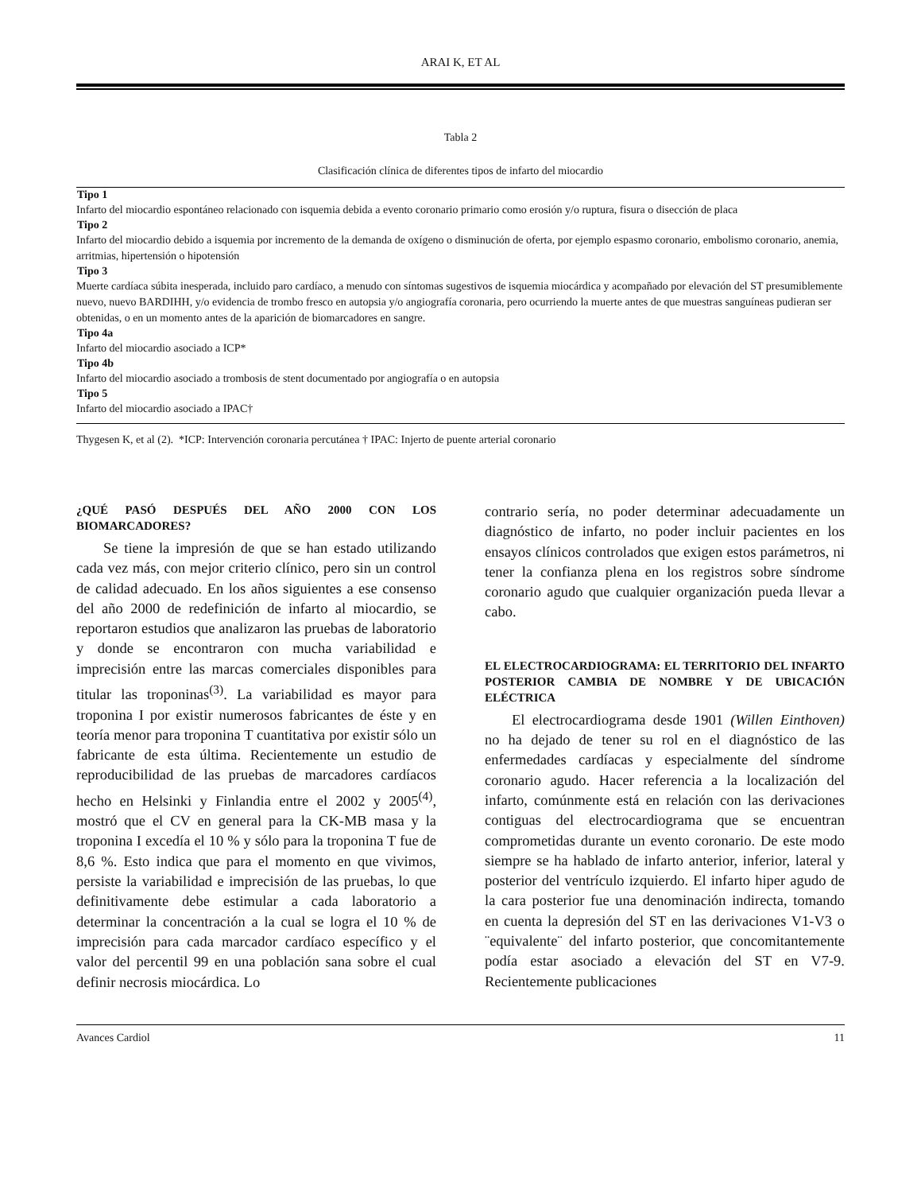ARAI K, ET AL
Tabla 2
Clasificación clínica de diferentes tipos de infarto del miocardio
| Tipo 1 |
| --- |
| Infarto del miocardio espontáneo relacionado con isquemia debida a evento coronario primario como erosión y/o ruptura, fisura o disección de placa |
| Tipo 2 |
| Infarto del miocardio debido a isquemia por incremento de la demanda de oxígeno o disminución de oferta, por ejemplo espasmo coronario, embolismo coronario, anemia, arritmias, hipertensión o hipotensión |
| Tipo 3 |
| Muerte cardíaca súbita inesperada, incluido paro cardíaco, a menudo con síntomas sugestivos de isquemia miocárdica y acompañado por elevación del ST presumiblemente nuevo, nuevo BARDIHH, y/o evidencia de trombo fresco en autopsia y/o angiografía coronaria, pero ocurriendo la muerte antes de que muestras sanguíneas pudieran ser obtenidas, o en un momento antes de la aparición de biomarcadores en sangre. |
| Tipo 4a |
| Infarto del miocardio asociado a ICP* |
| Tipo 4b |
| Infarto del miocardio asociado a trombosis de stent documentado por angiografía o en autopsia |
| Tipo 5 |
| Infarto del miocardio asociado a IPAC† |
Thygesen K, et al (2). *ICP: Intervención coronaria percutánea † IPAC: Injerto de puente arterial coronario
¿QUÉ PASÓ DESPUÉS DEL AÑO 2000 CON LOS BIOMARCADORES?
Se tiene la impresión de que se han estado utilizando cada vez más, con mejor criterio clínico, pero sin un control de calidad adecuado. En los años siguientes a ese consenso del año 2000 de redefinición de infarto al miocardio, se reportaron estudios que analizaron las pruebas de laboratorio y donde se encontraron con mucha variabilidad e imprecisión entre las marcas comerciales disponibles para titular las troponinas<sup>(3)</sup>. La variabilidad es mayor para troponina I por existir numerosos fabricantes de éste y en teoría menor para troponina T cuantitativa por existir sólo un fabricante de esta última. Recientemente un estudio de reproducibilidad de las pruebas de marcadores cardíacos hecho en Helsinki y Finlandia entre el 2002 y 2005<sup>(4)</sup>, mostró que el CV en general para la CK-MB masa y la troponina I excedía el 10 % y sólo para la troponina T fue de 8,6 %. Esto indica que para el momento en que vivimos, persiste la variabilidad e imprecisión de las pruebas, lo que definitivamente debe estimular a cada laboratorio a determinar la concentración a la cual se logra el 10 % de imprecisión para cada marcador cardíaco específico y el valor del percentil 99 en una población sana sobre el cual definir necrosis miocárdica. Lo
contrario sería, no poder determinar adecuadamente un diagnóstico de infarto, no poder incluir pacientes en los ensayos clínicos controlados que exigen estos parámetros, ni tener la confianza plena en los registros sobre síndrome coronario agudo que cualquier organización pueda llevar a cabo.
EL ELECTROCARDIOGRAMA: EL TERRITORIO DEL INFARTO POSTERIOR CAMBIA DE NOMBRE Y DE UBICACIÓN ELÉCTRICA
El electrocardiograma desde 1901 (Willen Einthoven) no ha dejado de tener su rol en el diagnóstico de las enfermedades cardíacas y especialmente del síndrome coronario agudo. Hacer referencia a la localización del infarto, comúnmente está en relación con las derivaciones contiguas del electrocardiograma que se encuentran comprometidas durante un evento coronario. De este modo siempre se ha hablado de infarto anterior, inferior, lateral y posterior del ventrículo izquierdo. El infarto hiper agudo de la cara posterior fue una denominación indirecta, tomando en cuenta la depresión del ST en las derivaciones V1-V3 o ¨equivalente¨ del infarto posterior, que concomitantemente podía estar asociado a elevación del ST en V7-9. Recientemente publicaciones
Avances Cardiol 11